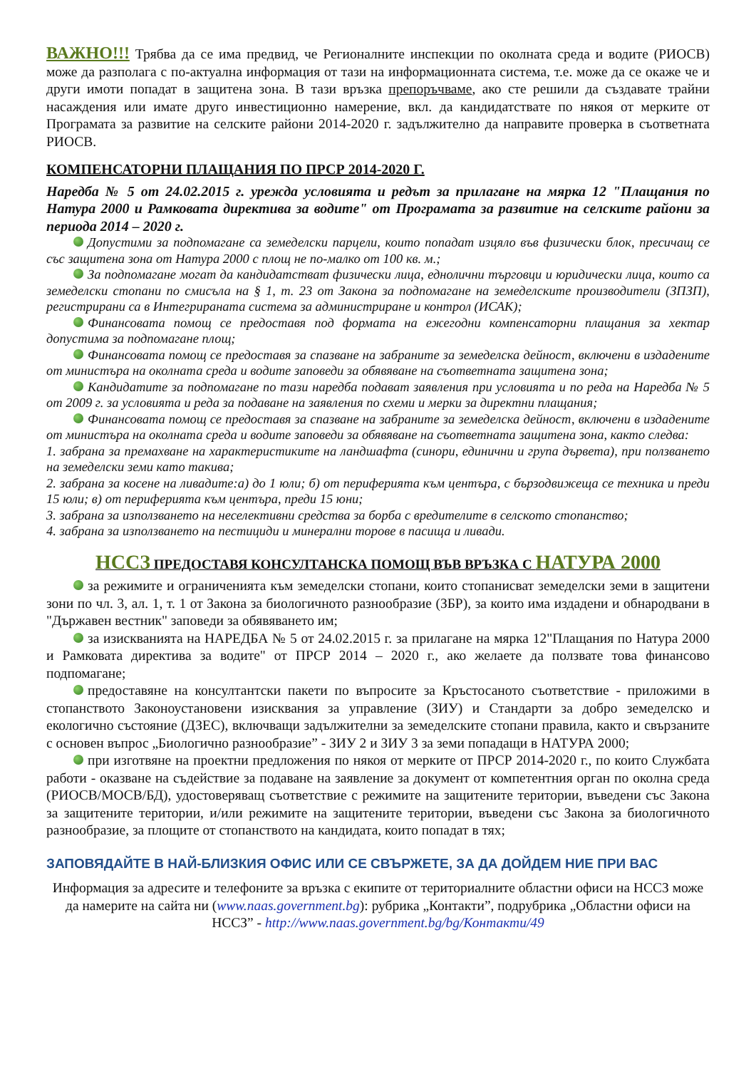ВАЖНО!!! Трябва да се има предвид, че Регионалните инспекции по околната среда и водите (РИОСВ) може да разполага с по-актуална информация от тази на информационната система, т.е. може да се окаже че и други имоти попадат в защитена зона. В тази връзка препоръчваме, ако сте решили да създавате трайни насаждения или имате друго инвестиционно намерение, вкл. да кандидатствате по някоя от мерките от Програмата за развитие на селските райони 2014-2020 г. задължително да направите проверка в съответната РИОСВ.
КОМПЕНСАТОРНИ ПЛАЩАНИЯ ПО ПРСР 2014-2020 Г.
Наредба № 5 от 24.02.2015 г. урежда условията и редът за прилагане на мярка 12 "Плащания по Натура 2000 и Рамковата директива за водите" от Програмата за развитие на селските райони за периода 2014 – 2020 г.
Допустими за подпомагане са земеделски парцели, които попадат изцяло във физически блок, пресичащ се със защитена зона от Натура 2000 с площ не по-малко от 100 кв. м.;
За подпомагане могат да кандидатстват физически лица, еднолични търговци и юридически лица, които са земеделски стопани по смисъла на § 1, т. 23 от Закона за подпомагане на земеделските производители (ЗПЗП), регистрирани са в Интегрираната система за администриране и контрол (ИСАК);
Финансовата помощ се предоставя под формата на ежегодни компенсаторни плащания за хектар допустима за подпомагане площ;
Финансовата помощ се предоставя за спазване на забраните за земеделска дейност, включени в издадените от министъра на околната среда и водите заповеди за обявяване на съответната защитена зона;
Кандидатите за подпомагане по тази наредба подават заявления при условията и по реда на Наредба № 5 от 2009 г. за условията и реда за подаване на заявления по схеми и мерки за директни плащания;
Финансовата помощ се предоставя за спазване на забраните за земеделска дейност, включени в издадените от министъра на околната среда и водите заповеди за обявяване на съответната защитена зона, както следва:
1. забрана за премахване на характеристиките на ландшафта (синори, единични и група дървета), при ползването на земеделски земи като такива;
2. забрана за косене на ливадите:а) до 1 юли; б) от периферията към центъра, с бързодвижеща се техника и преди 15 юли; в) от периферията към центъра, преди 15 юни;
3. забрана за използването на неселективни средства за борба с вредителите в селското стопанство;
4. забрана за използването на пестициди и минерални торове в пасища и ливади.
НССЗ ПРЕДОСТАВЯ КОНСУЛТАНСКА ПОМОЩ ВЪВ ВРЪЗКА С НАТУРА 2000
за режимите и ограниченията към земеделски стопани, които стопанисват земеделски земи в защитени зони по чл. 3, ал. 1, т. 1 от Закона за биологичното разнообразие (ЗБР), за които има издадени и обнародвани в "Държавен вестник" заповеди за обявяването им;
за изискванията на НАРЕДБА № 5 от 24.02.2015 г. за прилагане на мярка 12"Плащания по Натура 2000 и Рамковата директива за водите" от ПРСР 2014 – 2020 г., ако желаете да ползвате това финансово подпомагане;
предоставяне на консултантски пакети по въпросите за Кръстосаното съответствие - приложими в стопанството Законоустановени изисквания за управление (ЗИУ) и Стандарти за добро земеделско и екологично състояние (ДЗЕС), включващи задължителни за земеделските стопани правила, както и свързаните с основен въпрос „Биологично разнообразие” - ЗИУ 2 и ЗИУ 3 за земи попадащи в НАТУРА 2000;
при изготвяне на проектни предложения по някоя от мерките от ПРСР 2014-2020 г., по които Службата работи - оказване на съдействие за подаване на заявление за документ от компетентния орган по околна среда (РИОСВ/МОСВ/БД), удостоверяващ съответствие с режимите на защитените територии, въведени със Закона за защитените територии, и/или режимите на защитените територии, въведени със Закона за биологичното разнообразие, за площите от стопанството на кандидата, които попадат в тях;
ЗАПОВЯДАЙТЕ В НАЙ-БЛИЗКИЯ ОФИС ИЛИ СЕ СВЪРЖЕТЕ, ЗА ДА ДОЙДЕМ НИЕ ПРИ ВАС
Информация за адресите и телефоните за връзка с екипите от териториалните областни офиси на НССЗ може да намерите на сайта ни (www.naas.government.bg): рубрика „Контакти”, подрубрика „Областни офиси на НССЗ” - http://www.naas.government.bg/bg/Контакти/49